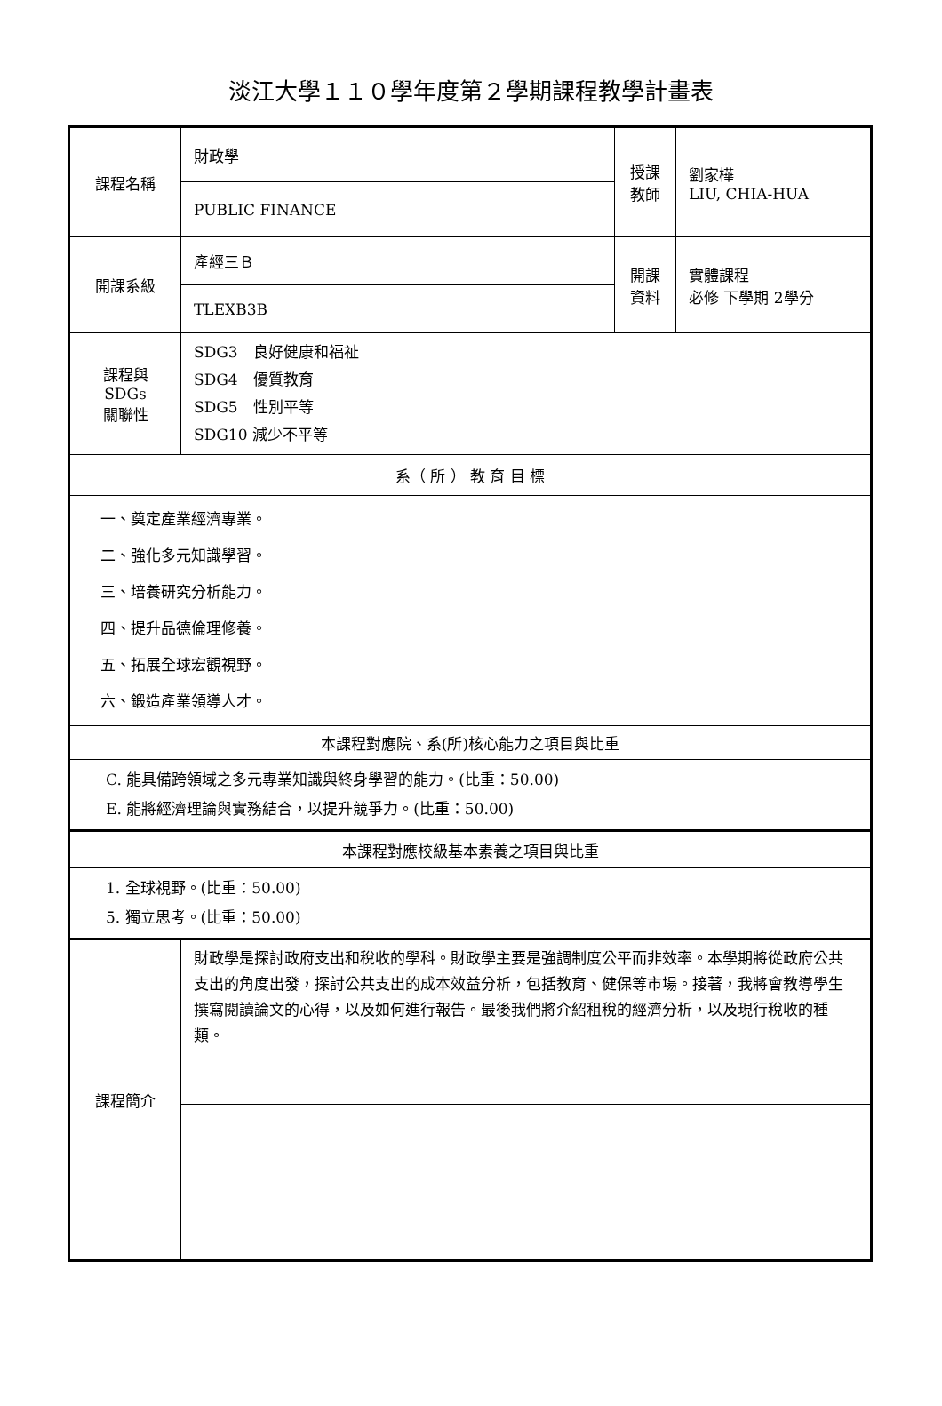淡江大學１１０學年度第２學期課程教學計畫表
| 課程名稱 | 財政學 | 授課 教師 | 劉家樺 LIU, CHIA-HUA |
| | PUBLIC FINANCE | | |
| 開課系級 | 產經三Ｂ | 開課 資料 | 實體課程 必修 下學期 2學分 |
| | TLEXB3B | | |
| 課程與SDGs 關聯性 | SDG3 良好健康和福祉 SDG4 優質教育 SDG5 性別平等 SDG10 減少不平等 | | |
| 系（ 所 ） 教 育 目 標 | | | |
| 一、奠定產業經濟專業。 二、強化多元知識學習。 三、培養研究分析能力。 四、提升品德倫理修養。 五、拓展全球宏觀視野。 六、鍛造產業領導人才。 | | | |
| 本課程對應院、系(所)核心能力之項目與比重 | | | |
| C. 能具備跨領域之多元專業知識與終身學習的能力。(比重：50.00) E. 能將經濟理論與實務結合，以提升競爭力。(比重：50.00) | | | |
| 本課程對應校級基本素養之項目與比重 | | | |
| 1. 全球視野。(比重：50.00) 5. 獨立思考。(比重：50.00) | | | |
| 課程簡介 | 財政學是探討政府支出和稅收的學科。財政學主要是強調制度公平而非效率。本學期將從政府公共支出的角度出發，探討公共支出的成本效益分析，包括教育、健保等市場。接著，我將會教導學生撰寫閱讀論文的心得，以及如何進行報告。最後我們將介紹租稅的經濟分析，以及現行稅收的種類。 | | |